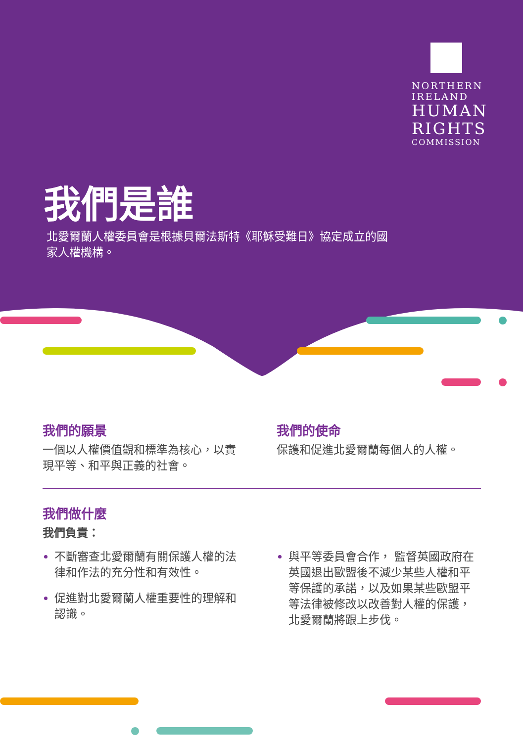NORTHERN
IRELAND
HUMAN
RIGHTS
COMMISSION
我們是誰
北愛爾蘭人權委員會是根據貝爾法斯特《耶穌受難日》協定成立的國家人權機構。
我們的願景
一個以人權價值觀和標準為核心，以實現平等、和平與正義的社會。
我們的使命
保護和促進北愛爾蘭每個人的人權。
我們做什麼
我們負責：
不斷審查北愛爾蘭有關保護人權的法律和作法的充分性和有效性。
促進對北愛爾蘭人權重要性的理解和認識。
與平等委員會合作， 監督英國政府在英國退出歐盟後不減少某些人權和平等保護的承諾，以及如果某些歐盟平等法律被修改以改善對人權的保護，北愛爾蘭將跟上步伐。